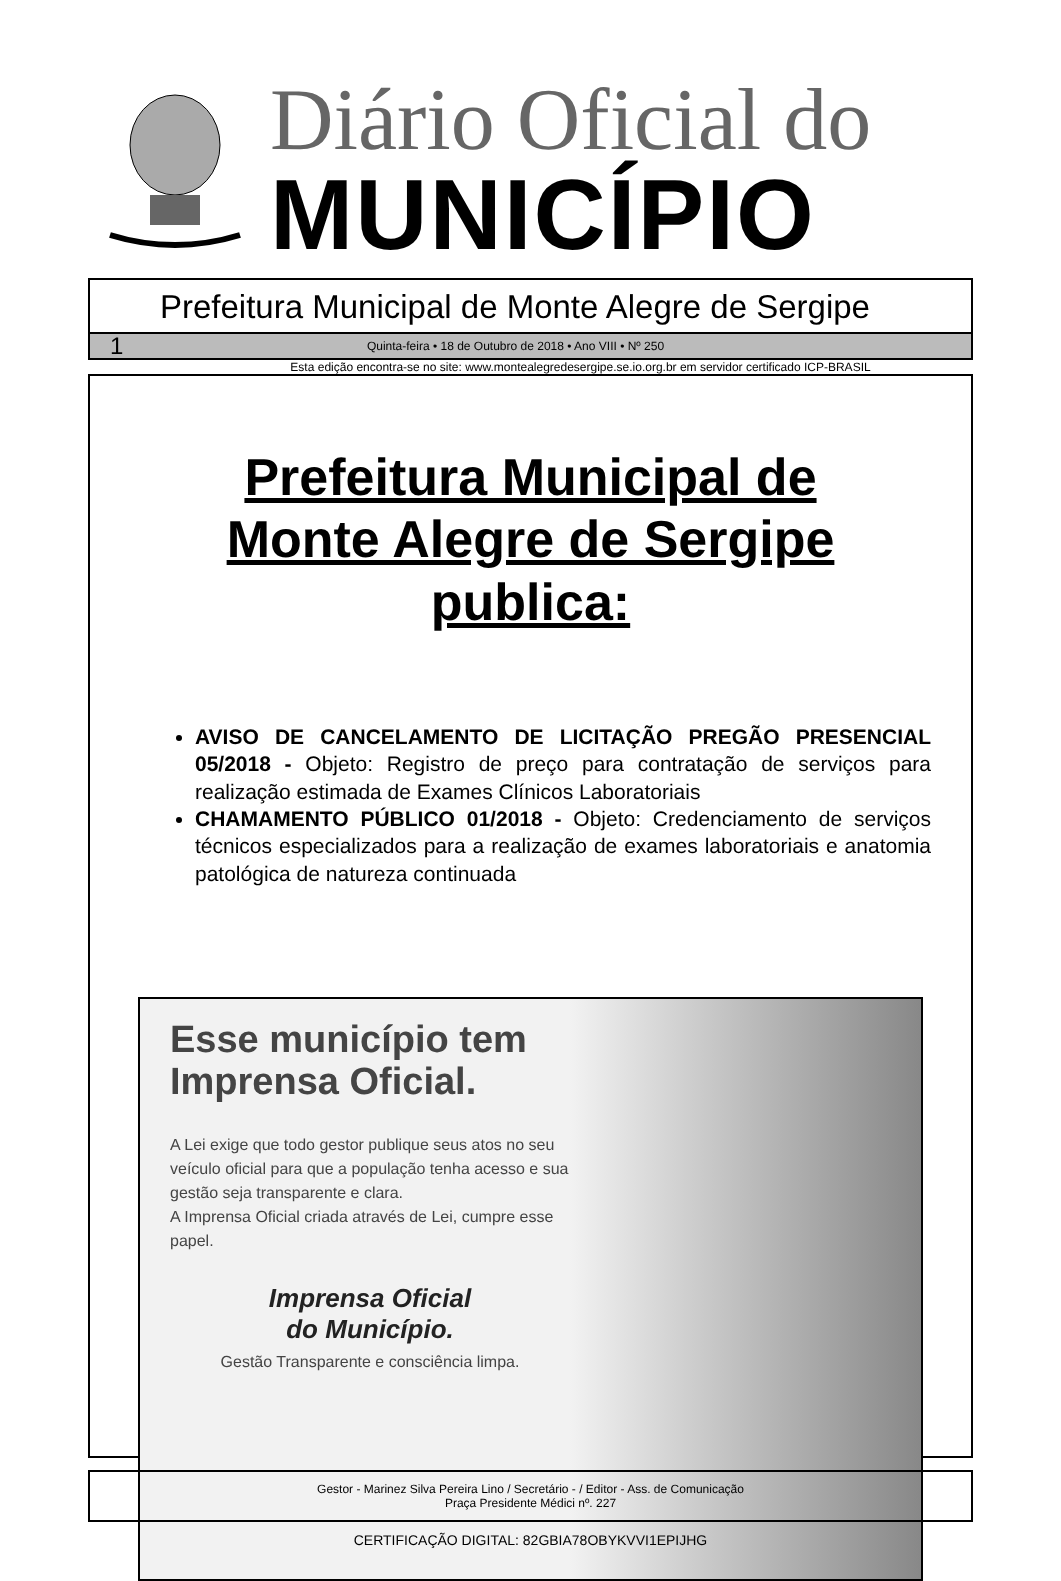Diário Oficial do
MUNICÍPIO
Prefeitura Municipal de Monte Alegre de Sergipe
1 Quinta-feira • 18 de Outubro de 2018 • Ano VIII • Nº 250
Esta edição encontra-se no site: www.montealegredesergipe.se.io.org.br em servidor certificado ICP-BRASIL
Prefeitura Municipal de
Monte Alegre de Sergipe publica:
AVISO DE CANCELAMENTO DE LICITAÇÃO PREGÃO PRESENCIAL 05/2018 - Objeto: Registro de preço para contratação de serviços para realização estimada de Exames Clínicos Laboratoriais
CHAMAMENTO PÚBLICO 01/2018 - Objeto: Credenciamento de serviços técnicos especializados para a realização de exames laboratoriais e anatomia patológica de natureza continuada
Esse município tem Imprensa Oficial.
A Lei exige que todo gestor publique seus atos no seu veículo oficial para que a população tenha acesso e sua gestão seja transparente e clara.
A Imprensa Oficial criada através de Lei, cumpre esse papel.
Imprensa Oficial
do Município.
Gestão Transparente e consciência limpa.
Gestor - Marinez Silva Pereira Lino / Secretário - / Editor - Ass. de Comunicação
Praça Presidente Médici nº. 227
CERTIFICAÇÃO DIGITAL: 82GBIA78OBYKVVI1EPIJHG